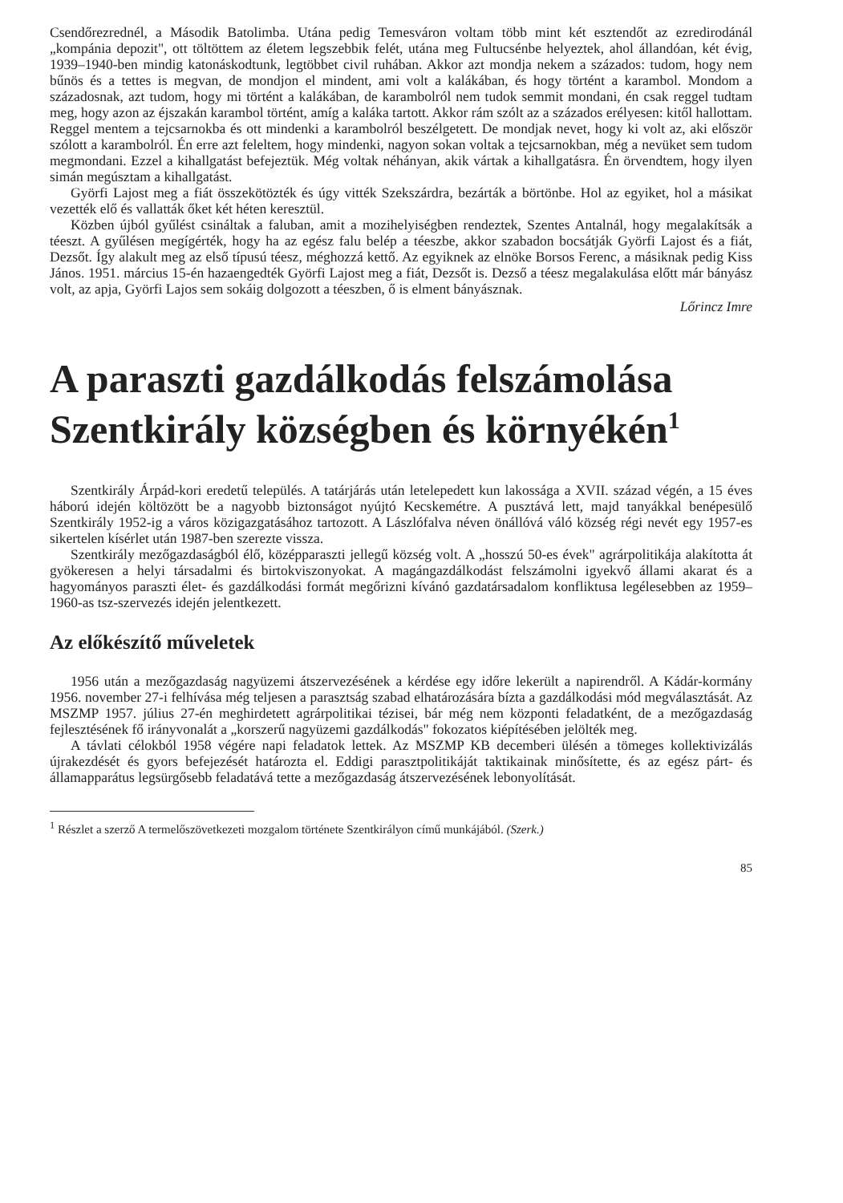Csendőrezrednél, a Második Batolimba. Utána pedig Temesváron voltam több mint két esztendőt az ezredirodánál „kompánia depozit", ott töltöttem az életem legszebbik felét, utána meg Fultucsénbe helyeztek, ahol állandóan, két évig, 1939–1940-ben mindig katonáskodtunk, legtöbbet civil ruhában. Akkor azt mondja nekem a százados: tudom, hogy nem bűnös és a tettes is megvan, de mondjon el mindent, ami volt a kalákában, és hogy történt a karambol. Mondom a századosnak, azt tudom, hogy mi történt a kalákában, de karambolról nem tudok semmit mondani, én csak reggel tudtam meg, hogy azon az éjszakán karambol történt, amíg a kaláka tartott. Akkor rám szólt az a százados erélyesen: kitől hallottam. Reggel mentem a tejcsarnokba és ott mindenki a karambolról beszélgetett. De mondjak nevet, hogy ki volt az, aki először szólott a karambolról. Én erre azt feleltem, hogy mindenki, nagyon sokan voltak a tejcsarnokban, még a nevüket sem tudom megmondani. Ezzel a kihallgatást befejeztük. Még voltak néhányan, akik vártak a kihallgatásra. Én örvendtem, hogy ilyen simán megúsztam a kihallgatást.
Györfi Lajost meg a fiát összekötözték és úgy vitték Szekszárdra, bezárták a börtönbe. Hol az egyiket, hol a másikat vezették elő és vallatták őket két héten keresztül.
Közben újból gyűlést csináltak a faluban, amit a mozihelyiségben rendeztek, Szentes Antalnál, hogy megalakítsák a téeszt. A gyűlésen megígérték, hogy ha az egész falu belép a téeszbe, akkor szabadon bocsátják Györfi Lajost és a fiát, Dezsőt. Így alakult meg az első típusú téesz, méghozzá kettő. Az egyiknek az elnöke Borsos Ferenc, a másiknak pedig Kiss János. 1951. március 15-én hazaengedték Györfi Lajost meg a fiát, Dezsőt is. Dezső a téesz megalakulása előtt már bányász volt, az apja, Györfi Lajos sem sokáig dolgozott a téeszben, ő is elment bányásznak.
Lőrincz Imre
A paraszti gazdálkodás felszámolása Szentkirály községben és környékén<sup>1</sup>
Szentkirály Árpád-kori eredetű település. A tatárjárás után letelepedett kun lakossága a XVII. század végén, a 15 éves háború idején költözött be a nagyobb biztonságot nyújtó Kecskemétre. A pusztává lett, majd tanyákkal benépesülő Szentkirály 1952-ig a város közigazgatásához tartozott. A Lászlófalva néven önállóvá váló község régi nevét egy 1957-es sikertelen kísérlet után 1987-ben szerezte vissza.
Szentkirály mezőgazdaságból élő, középparaszti jellegű község volt. A „hosszú 50-es évek" agrárpolitikája alakította át gyökeresen a helyi társadalmi és birtokviszonyokat. A magángazdálkodást felszámolni igyekvő állami akarat és a hagyományos paraszti élet- és gazdálkodási formát megőrizni kívánó gazdatársadalom konfliktusa legélesebben az 1959–1960-as tsz-szervezés idején jelentkezett.
Az előkészítő műveletek
1956 után a mezőgazdaság nagyüzemi átszervezésének a kérdése egy időre lekerült a napirendről. A Kádár-kormány 1956. november 27-i felhívása még teljesen a parasztság szabad elhatározására bízta a gazdálkodási mód megválasztását. Az MSZMP 1957. július 27-én meghirdetett agrárpolitikai tézisei, bár még nem központi feladatként, de a mezőgazdaság fejlesztésének fő irányvonalát a „korszerű nagyüzemi gazdálkodás" fokozatos kiépítésében jelölték meg.
A távlati célokból 1958 végére napi feladatok lettek. Az MSZMP KB decemberi ülésén a tömeges kollektivizálás újrakezdését és gyors befejezését határozta el. Eddigi parasztpolitikáját taktikainak minősítette, és az egész párt- és államapparátus legsürgősebb feladatává tette a mezőgazdaság átszervezésének lebonyolítását.
<sup>1</sup> Részlet a szerző A termelőszövetkezeti mozgalom története Szentkirályon című munkájából. (Szerk.)
85